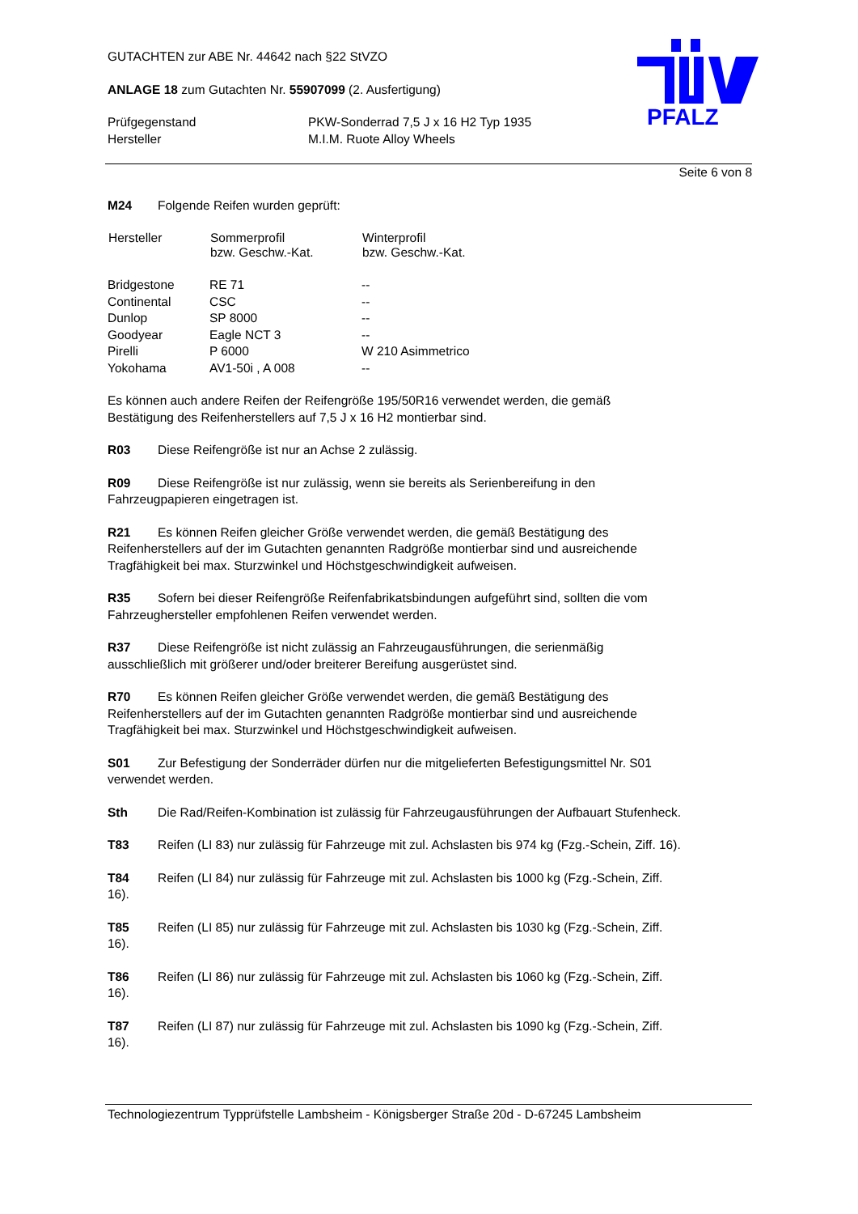PFALZ
GUTACHTEN zur ABE Nr. 44642 nach §22 StVZO
ANLAGE 18 zum Gutachten Nr. 55907099 (2. Ausfertigung)
| Prüfgegenstand | PKW-Sonderrad 7,5 J x 16 H2 Typ 1935 |
| Hersteller | M.I.M. Ruote Alloy Wheels |
Seite 6 von 8
M24 Folgende Reifen wurden geprüft:
| Hersteller | Sommerprofil bzw. Geschw.-Kat. | Winterprofil bzw. Geschw.-Kat. |
| --- | --- | --- |
| Bridgestone | RE 71 | -- |
| Continental | CSC | -- |
| Dunlop | SP 8000 | -- |
| Goodyear | Eagle NCT 3 | -- |
| Pirelli | P 6000 | W 210 Asimmetrico |
| Yokohama | AV1-50i , A 008 | -- |
Es können auch andere Reifen der Reifengröße 195/50R16 verwendet werden, die gemäß
Bestätigung des Reifenherstellers auf 7,5 J x 16 H2 montierbar sind.
R03 Diese Reifengröße ist nur an Achse 2 zulässig.
R09 Diese Reifengröße ist nur zulässig, wenn sie bereits als Serienbereifung in den
Fahrzeugpapieren eingetragen ist.
R21 Es können Reifen gleicher Größe verwendet werden, die gemäß Bestätigung des
Reifenherstellers auf der im Gutachten genannten Radgröße montierbar sind und ausreichende
Tragfähigkeit bei max. Sturzwinkel und Höchstgeschwindigkeit aufweisen.
R35 Sofern bei dieser Reifengröße Reifenfabrikatsbindungen aufgeführt sind, sollten die vom
Fahrzeughersteller empfohlenen Reifen verwendet werden.
R37 Diese Reifengröße ist nicht zulässig an Fahrzeugausführungen, die serienmäßig
ausschließlich mit größerer und/oder breiterer Bereifung ausgerüstet sind.
R70 Es können Reifen gleicher Größe verwendet werden, die gemäß Bestätigung des
Reifenherstellers auf der im Gutachten genannten Radgröße montierbar sind und ausreichende
Tragfähigkeit bei max. Sturzwinkel und Höchstgeschwindigkeit aufweisen.
S01 Zur Befestigung der Sonderräder dürfen nur die mitgelieferten Befestigungsmittel Nr. S01
verwendet werden.
Sth Die Rad/Reifen-Kombination ist zulässig für Fahrzeugausführungen der Aufbauart Stufenheck.
T83 Reifen (LI 83) nur zulässig für Fahrzeuge mit zul. Achslasten bis 974 kg (Fzg.-Schein, Ziff. 16).
T84 Reifen (LI 84) nur zulässig für Fahrzeuge mit zul. Achslasten bis 1000 kg (Fzg.-Schein, Ziff.
16).
T85 Reifen (LI 85) nur zulässig für Fahrzeuge mit zul. Achslasten bis 1030 kg (Fzg.-Schein, Ziff.
16).
T86 Reifen (LI 86) nur zulässig für Fahrzeuge mit zul. Achslasten bis 1060 kg (Fzg.-Schein, Ziff.
16).
T87 Reifen (LI 87) nur zulässig für Fahrzeuge mit zul. Achslasten bis 1090 kg (Fzg.-Schein, Ziff.
16).
Technologiezentrum Typprüfstelle Lambsheim - Königsberger Straße 20d - D-67245 Lambsheim